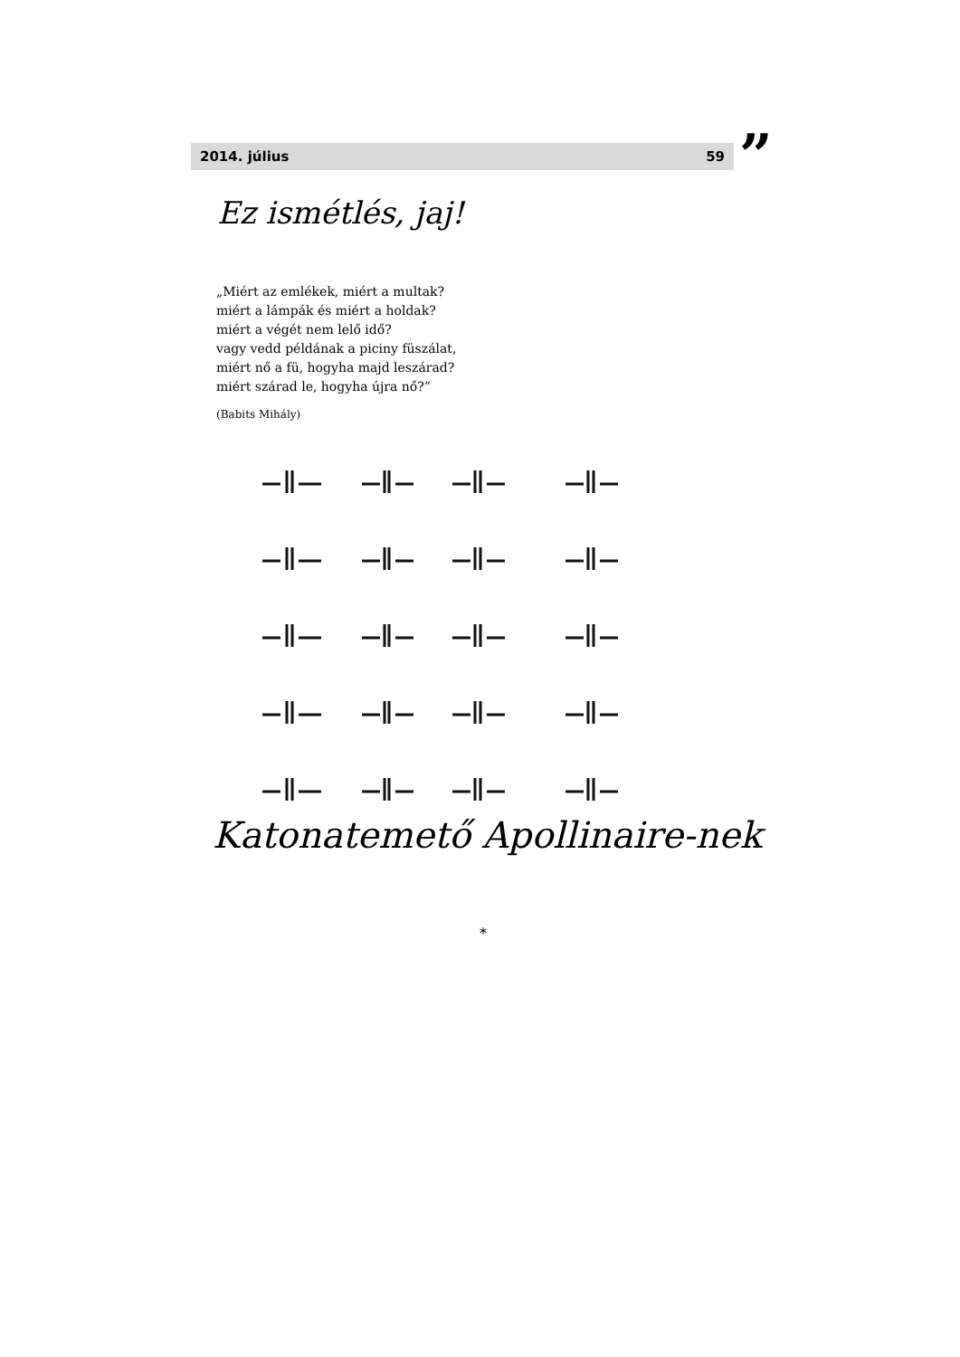2014. július 59 ”
Ez ismétlés, jaj!
„Miért az emlékek, miért a multak?
miért a lámpák és miért a holdak?
miért a végét nem lelő idő?
vagy vedd példának a piciny füszálat,
miért nő a fü, hogyha majd leszárad?
miért szárad le, hogyha újra nő?”
(Babits Mihály)
Katonatemető Apollinaire-nek
*